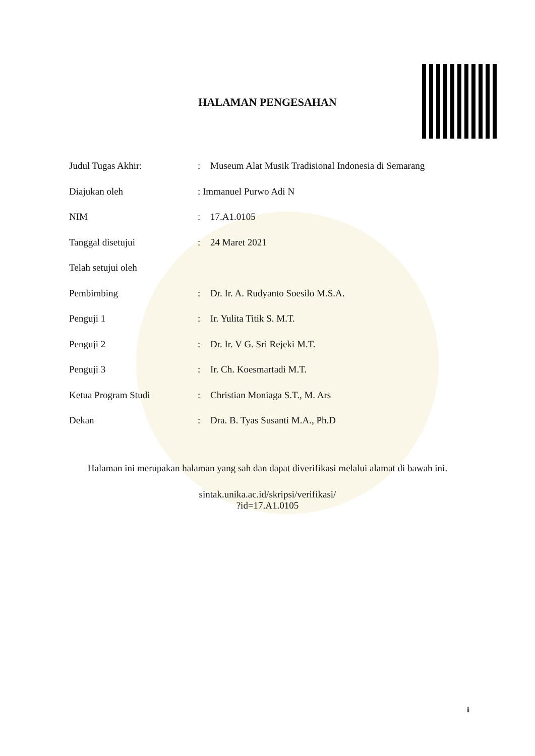HALAMAN PENGESAHAN
Judul Tugas Akhir: : Museum Alat Musik Tradisional Indonesia di Semarang
Diajukan oleh : Immanuel Purwo Adi N
NIM : 17.A1.0105
Tanggal disetujui : 24 Maret 2021
Telah setujui oleh
Pembimbing : Dr. Ir. A. Rudyanto Soesilo M.S.A.
Penguji 1 : Ir. Yulita Titik S. M.T.
Penguji 2 : Dr. Ir. V G. Sri Rejeki M.T.
Penguji 3 : Ir. Ch. Koesmartadi M.T.
Ketua Program Studi : Christian Moniaga S.T., M. Ars
Dekan : Dra. B. Tyas Susanti M.A., Ph.D
Halaman ini merupakan halaman yang sah dan dapat diverifikasi melalui alamat di bawah ini.
sintak.unika.ac.id/skripsi/verifikasi/
?id=17.A1.0105
ii